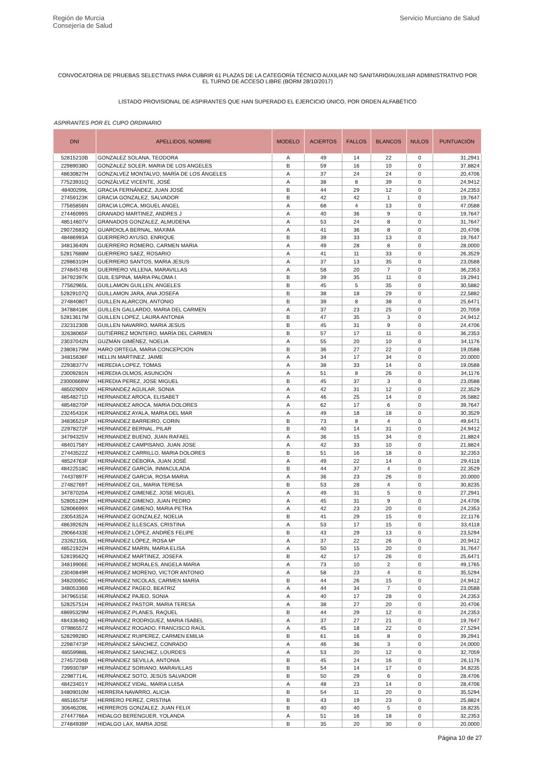Región de Murcia
Consejería de Salud
Servicio Murciano de Salud
CONVOCATORIA DE PRUEBAS SELECTIVAS PARA CUBRIR 61 PLAZAS DE LA CATEGORÍA TÉCNICO AUXILIAR NO SANITARIO/AUXILIAR ADMINISTRATIVO POR EL TURNO DE ACCESO LIBRE (BORM 28/10/2017)
LISTADO PROVISIONAL DE ASPIRANTES QUE HAN SUPERADO EL EJERCICIO ÚNICO, POR ORDEN ALFABÉTICO
ASPIRANTES POR EL CUPO ORDINARIO
| DNI | APELLIDOS, NOMBRE | MODELO | ACIERTOS | FALLOS | BLANCOS | NULOS | PUNTUACIÓN |
| --- | --- | --- | --- | --- | --- | --- | --- |
| 52815210B | GONZALEZ SOLANA, TEODORA | A | 49 | 14 | 22 | 0 | 31,2941 |
| 22989038D | GONZALEZ SOLER, MARIA DE LOS ANGELES | B | 59 | 16 | 10 | 0 | 37,8824 |
| 48630827H | GONZALVEZ MONTALVO, MARÍA DE LOS ÁNGELES | A | 37 | 24 | 24 | 0 | 20,4706 |
| 77523931Q | GONZÁLVEZ VICENTE, JOSÉ | A | 38 | 8 | 39 | 0 | 24,9412 |
| 48400299L | GRACIA FERNÁNDEZ, JUAN JOSÉ | B | 44 | 29 | 12 | 0 | 24,2353 |
| 27459123K | GRACIA GONZALEZ, SALVADOR | B | 42 | 42 | 1 | 0 | 19,7647 |
| 77565856N | GRACIA LORCA, MIGUEL ANGEL | A | 68 | 4 | 13 | 0 | 47,0588 |
| 27446099S | GRANADO MARTINEZ, ANDRES J | A | 40 | 36 | 9 | 0 | 19,7647 |
| 48514607V | GRANADOS GONZALEZ, ALMUDENA | A | 53 | 24 | 8 | 0 | 31,7647 |
| 29072683Q | GUARDIOLA BERNAL, MAXIMA | A | 41 | 36 | 8 | 0 | 20,4706 |
| 48486993A | GUERRERO AYUSO, ENRIQUE | B | 39 | 33 | 13 | 0 | 19,7647 |
| 34813640N | GUERRERO ROMERO, CARMEN MARIA | A | 49 | 28 | 8 | 0 | 28,0000 |
| 52817688M | GUERRERO SAEZ, ROSARIO | A | 41 | 11 | 33 | 0 | 26,3529 |
| 22986310H | GUERRERO SANTOS, MARIA JESUS | A | 37 | 13 | 35 | 0 | 23,0588 |
| 27484574B | GUERRERO VILLENA, MARAVILLAS | A | 58 | 20 | 7 | 0 | 36,2353 |
| 34792397K | GUIL ESPINA, MARIA PALOMA I. | B | 39 | 35 | 11 | 0 | 19,2941 |
| 77562965L | GUILLAMON GUILLEN, ANGELES | B | 45 | 5 | 35 | 0 | 30,5882 |
| 52829107Q | GUILLAMON JARA, ANA JOSEFA | B | 38 | 18 | 29 | 0 | 22,5882 |
| 27484080T | GUILLEN ALARCON, ANTONIO | B | 39 | 8 | 38 | 0 | 25,6471 |
| 34788418K | GUILLEN GALLARDO, MARIA DEL CARMEN | A | 37 | 23 | 25 | 0 | 20,7059 |
| 52813617M | GUILLEN LOPEZ, LAURA ANTONIA | B | 47 | 35 | 3 | 0 | 24,9412 |
| 23231230B | GUILLEN NAVARRO, MARIA JESUS | B | 45 | 31 | 9 | 0 | 24,4706 |
| 32638065F | GUTIÉRREZ MONTERO, MARÍA DEL CARMEN | B | 57 | 17 | 11 | 0 | 36,2353 |
| 23037042N | GUZMÁN GIMÉNEZ, NOELIA | A | 55 | 20 | 10 | 0 | 34,1176 |
| 23808179M | HARO ORTEGA, MARIA CONCEPCION | B | 36 | 27 | 22 | 0 | 19,0588 |
| 34815636F | HELLIN MARTINEZ, JAIME | A | 34 | 17 | 34 | 0 | 20,0000 |
| 22938377V | HEREDIA LOPEZ, TOMAS | A | 38 | 33 | 14 | 0 | 19,0588 |
| 23009281N | HEREDIA OLMOS, ASUNCIÓN | A | 51 | 8 | 26 | 0 | 34,1176 |
| 23000669W | HEREDIA PEREZ, JOSE MIGUEL | B | 45 | 37 | 3 | 0 | 23,0588 |
| 48502900V | HERNANDEZ AGUILAR, SONIA | A | 42 | 31 | 12 | 0 | 22,3529 |
| 48548271D | HERNANDEZ AROCA, ELISABET | A | 46 | 25 | 14 | 0 | 26,5882 |
| 48548270P | HERNANDEZ AROCA, MARIA DOLORES | A | 62 | 17 | 6 | 0 | 39,7647 |
| 23245431K | HERNANDEZ AYALA, MARIA DEL MAR | A | 49 | 18 | 18 | 0 | 30,3529 |
| 34836521P | HERNANDEZ BARREIRO, CORIN | B | 73 | 8 | 4 | 0 | 49,6471 |
| 22978272F | HERNANDEZ BERNAL, PILAR | B | 40 | 14 | 31 | 0 | 24,9412 |
| 34794325V | HERNANDEZ BUENO, JUAN RAFAEL | A | 36 | 15 | 34 | 0 | 21,8824 |
| 48401758Y | HERNANDEZ CAMPISANO, JUAN JOSE | A | 42 | 33 | 10 | 0 | 21,8824 |
| 27443522Z | HERNANDEZ CARRILLO, MARIA DOLORES | B | 51 | 16 | 18 | 0 | 32,2353 |
| 48524763F | HERNÁNDEZ DÉBORA, JUAN JOSÉ | A | 49 | 22 | 14 | 0 | 29,4118 |
| 48422518C | HERNÁNDEZ GARCÍA, INMACULADA | B | 44 | 37 | 4 | 0 | 22,3529 |
| 74437897F | HERNANDEZ GARCIA, ROSA MARIA | A | 36 | 23 | 26 | 0 | 20,0000 |
| 27482769T | HERNANDEZ GIL, MARIA TERESA | B | 53 | 28 | 4 | 0 | 30,8235 |
| 34787020A | HERNANDEZ GIMENEZ, JOSE MIGUEL | A | 49 | 31 | 5 | 0 | 27,2941 |
| 52805120H | HERNANDEZ GIMENO, JUAN PEDRO | A | 45 | 31 | 9 | 0 | 24,4706 |
| 52806699X | HERNANDEZ GIMENO, MARIA PETRA | A | 42 | 23 | 20 | 0 | 24,2353 |
| 23054352A | HERNANDEZ GONZALEZ, NOELIA | B | 41 | 29 | 15 | 0 | 22,1176 |
| 48639262N | HERNANDEZ ILLESCAS, CRISTINA | A | 53 | 17 | 15 | 0 | 33,4118 |
| 29066433E | HERNÁNDEZ LÓPEZ, ANDRÉS FELIPE | B | 43 | 29 | 13 | 0 | 23,5294 |
| 23262150L | HERNÁNDEZ LÓPEZ, ROSA Mª | A | 37 | 22 | 26 | 0 | 20,9412 |
| 48521922H | HERNANDEZ MARIN, MARIA ELISA | A | 50 | 15 | 20 | 0 | 31,7647 |
| 52819562Q | HERNANDEZ MARTINEZ, JOSEFA | B | 42 | 17 | 26 | 0 | 25,6471 |
| 34819906E | HERNANDEZ MORALES, ANGELA MARIA | A | 73 | 10 | 2 | 0 | 49,1765 |
| 23040849R | HERNANDEZ MORENO, VICTOR ANTONIO | A | 58 | 23 | 4 | 0 | 35,5294 |
| 34820065C | HERNANDEZ NICOLAS, CARMEN MARÍA | B | 44 | 26 | 15 | 0 | 24,9412 |
| 34805336B | HERNÁNDEZ PAGEO, BEATRIZ | A | 44 | 34 | 7 | 0 | 23,0588 |
| 34796515E | HERNÁNDEZ PAJEO, SONIA | A | 40 | 17 | 28 | 0 | 24,2353 |
| 52825751H | HERNANDEZ PASTOR, MARIA TERESA | A | 38 | 27 | 20 | 0 | 20,4706 |
| 48695329M | HERNANDEZ PLANES, RAQUEL | B | 44 | 29 | 12 | 0 | 24,2353 |
| 48433646Q | HERNANDEZ RODRIGUEZ, MARIA ISABEL | A | 37 | 27 | 21 | 0 | 19,7647 |
| 07986557Z | HERNÁNDEZ ROGADO, FRANCISCO RAÚL | A | 45 | 18 | 22 | 0 | 27,5294 |
| 52829928D | HERNANDEZ RUIPEREZ, CARMEN EMILIA | B | 61 | 16 | 8 | 0 | 39,2941 |
| 22987473P | HERNÁNDEZ SÁNCHEZ, CONRADO | A | 46 | 36 | 3 | 0 | 24,0000 |
| 48559988L | HERNANDEZ SANCHEZ, LOURDES | A | 53 | 20 | 12 | 0 | 32,7059 |
| 27457204B | HERNANDEZ SEVILLA, ANTONIA | B | 45 | 24 | 16 | 0 | 26,1176 |
| 73993078P | HERNÁNDEZ SORIANO, MARAVILLAS | B | 54 | 14 | 17 | 0 | 34,8235 |
| 22987714L | HERNÁNDEZ SOTO, JESÚS SALVADOR | B | 50 | 29 | 6 | 0 | 28,4706 |
| 48423401Y | HERNANDEZ VIDAL, MARIA LUISA | A | 48 | 23 | 14 | 0 | 28,4706 |
| 34809010M | HERRERA NAVARRO, ALICIA | B | 54 | 11 | 20 | 0 | 35,5294 |
| 48516575F | HERRERO PEREZ, CRISTINA | B | 43 | 19 | 23 | 0 | 25,8824 |
| 30646208L | HERREROS GONZALEZ, JUAN FELIX | B | 40 | 40 | 5 | 0 | 18,8235 |
| 27447766A | HIDALGO BERENGUER, YOLANDA | A | 51 | 16 | 18 | 0 | 32,2353 |
| 27484939P | HIDALGO LAX, MARIA JOSE | B | 35 | 20 | 30 | 0 | 20,0000 |
Página 10 de 27